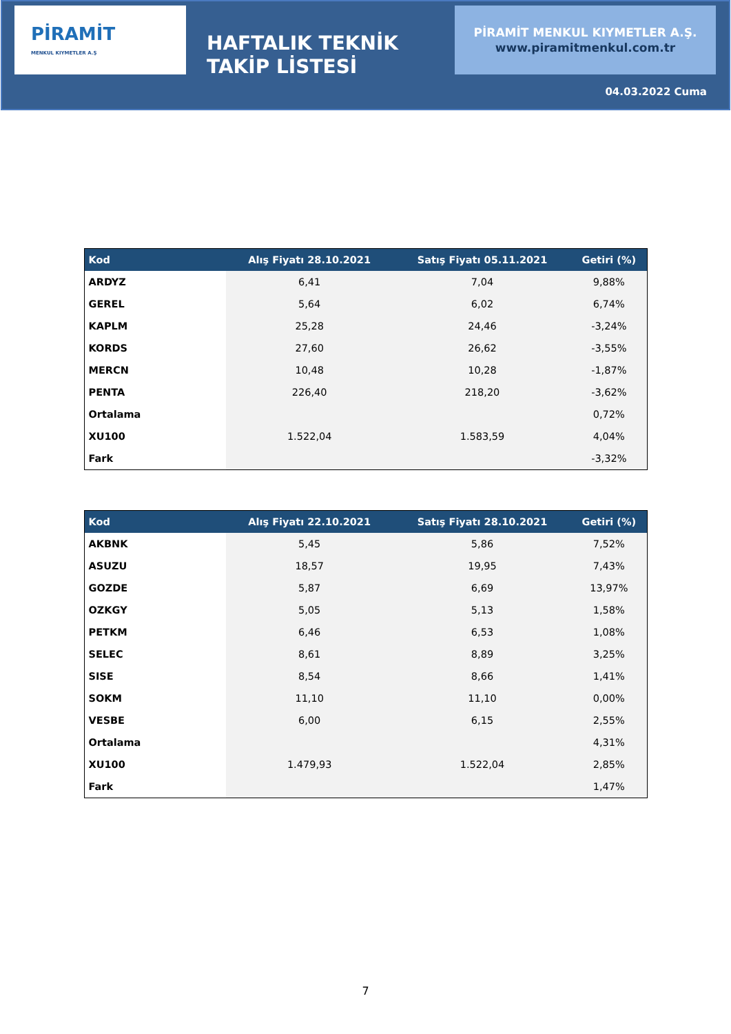PİRAMİT
MENKUL KIYMETLER A.Ş
HAFTALIK TEKNİK TAKİP LİSTESİ
PİRAMİT MENKUL KIYMETLER A.Ş.
www.piramitmenkul.com.tr
04.03.2022 Cuma
| Kod | Alış Fiyatı 28.10.2021 | Satış Fiyatı 05.11.2021 | Getiri (%) |
| --- | --- | --- | --- |
| ARDYZ | 6,41 | 7,04 | 9,88% |
| GEREL | 5,64 | 6,02 | 6,74% |
| KAPLM | 25,28 | 24,46 | -3,24% |
| KORDS | 27,60 | 26,62 | -3,55% |
| MERCN | 10,48 | 10,28 | -1,87% |
| PENTA | 226,40 | 218,20 | -3,62% |
| Ortalama | | | 0,72% |
| XU100 | 1.522,04 | 1.583,59 | 4,04% |
| Fark | | | -3,32% |
| Kod | Alış Fiyatı 22.10.2021 | Satış Fiyatı 28.10.2021 | Getiri (%) |
| --- | --- | --- | --- |
| AKBNK | 5,45 | 5,86 | 7,52% |
| ASUZU | 18,57 | 19,95 | 7,43% |
| GOZDE | 5,87 | 6,69 | 13,97% |
| OZKGY | 5,05 | 5,13 | 1,58% |
| PETKM | 6,46 | 6,53 | 1,08% |
| SELEC | 8,61 | 8,89 | 3,25% |
| SISE | 8,54 | 8,66 | 1,41% |
| SOKM | 11,10 | 11,10 | 0,00% |
| VESBE | 6,00 | 6,15 | 2,55% |
| Ortalama | | | 4,31% |
| XU100 | 1.479,93 | 1.522,04 | 2,85% |
| Fark | | | 1,47% |
7